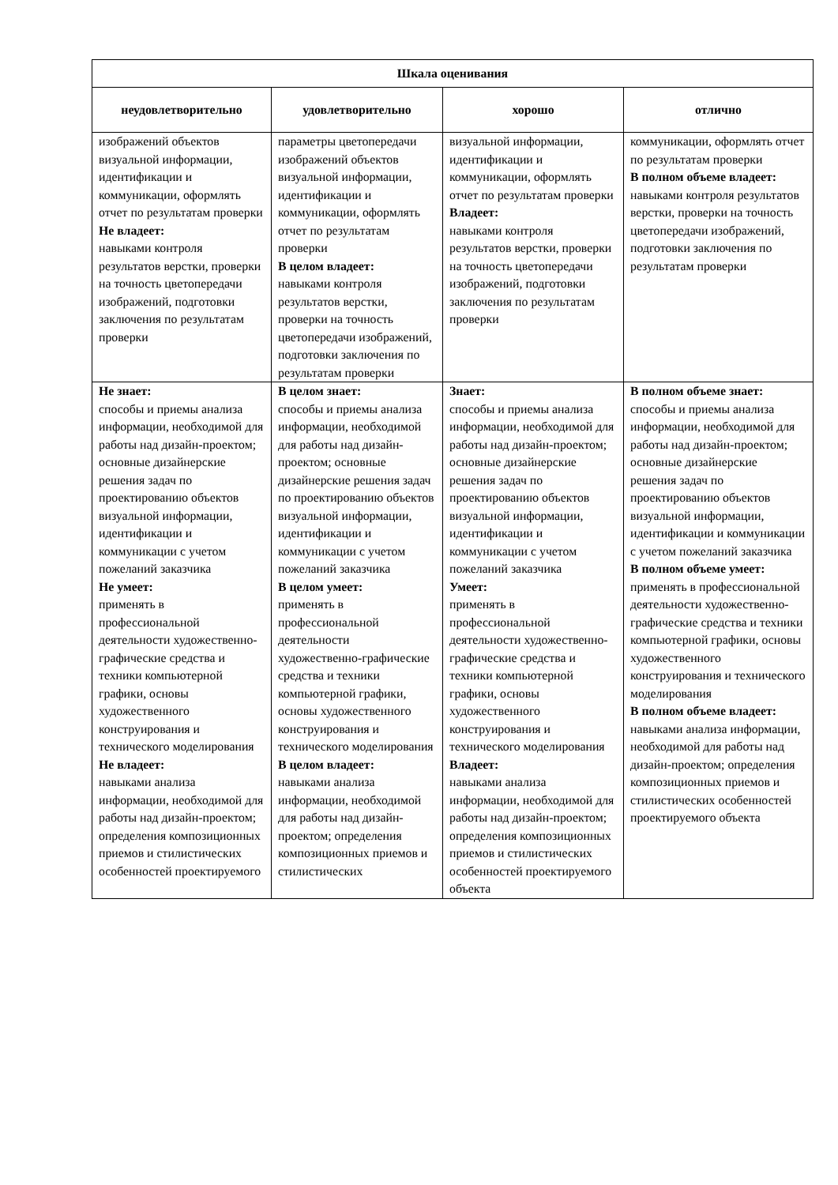| Шкала оценивания | | | |
| --- | --- | --- | --- |
| неудовлетворительно | удовлетворительно | хорошо | отлично |
| изображений объектов визуальной информации, идентификации и коммуникации, оформлять отчет по результатам проверки Не владеет: навыками контроля результатов верстки, проверки на точность цветопередачи изображений, подготовки заключения по результатам проверки | параметры цветопередачи изображений объектов визуальной информации, идентификации и коммуникации, оформлять отчет по результатам проверки В целом владеет: навыками контроля результатов верстки, проверки на точность цветопередачи изображений, подготовки заключения по результатам проверки | визуальной информации, идентификации и коммуникации, оформлять отчет по результатам проверки Владеет: навыками контроля результатов верстки, проверки на точность цветопередачи изображений, подготовки заключения по результатам проверки | коммуникации, оформлять отчет по результатам проверки В полном объеме владеет: навыками контроля результатов верстки, проверки на точность цветопередачи изображений, подготовки заключения по результатам проверки |
| Не знает: способы и приемы анализа информации, необходимой для работы над дизайн-проектом; основные дизайнерские решения задач по проектированию объектов визуальной информации, идентификации и коммуникации с учетом пожеланий заказчика Не умеет: применять в профессиональной деятельности художественно-графические средства и техники компьютерной графики, основы художественного конструирования и технического моделирования Не владеет: навыками анализа информации, необходимой для работы над дизайн-проектом; определения композиционных приемов и стилистических особенностей проектируемого | В целом знает: способы и приемы анализа информации, необходимой для работы над дизайн-проектом; основные дизайнерские решения задач по проектированию объектов визуальной информации, идентификации и коммуникации с учетом пожеланий заказчика В целом умеет: применять в профессиональной деятельности художественно-графические средства и техники компьютерной графики, основы художественного конструирования и технического моделирования В целом владеет: навыками анализа информации, необходимой для работы над дизайн-проектом; определения композиционных приемов и стилистических | Знает: способы и приемы анализа информации, необходимой для работы над дизайн-проектом; основные дизайнерские решения задач по проектированию объектов визуальной информации, идентификации и коммуникации с учетом пожеланий заказчика Умеет: применять в профессиональной деятельности художественно-графические средства и техники компьютерной графики, основы художественного конструирования и технического моделирования Владеет: навыками анализа информации, необходимой для работы над дизайн-проектом; определения композиционных приемов и стилистических особенностей проектируемого объекта | В полном объеме знает: способы и приемы анализа информации, необходимой для работы над дизайн-проектом; основные дизайнерские решения задач по проектированию объектов визуальной информации, идентификации и коммуникации с учетом пожеланий заказчика В полном объеме умеет: применять в профессиональной деятельности художественно-графические средства и техники компьютерной графики, основы художественного конструирования и технического моделирования В полном объеме владеет: навыками анализа информации, необходимой для работы над дизайн-проектом; определения композиционных приемов и стилистических особенностей проектируемого объекта |